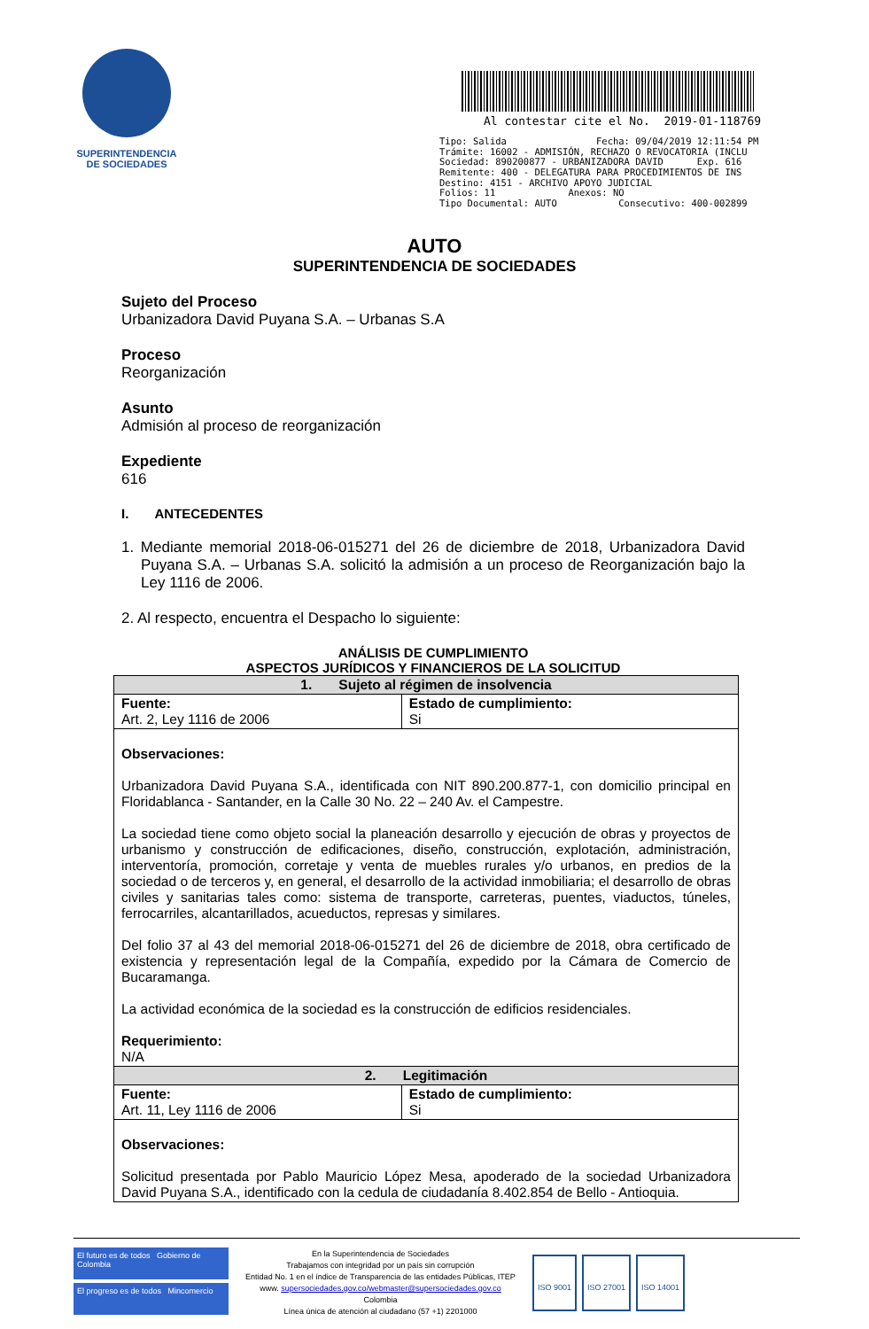SUPERINTENDENCIA
DE SOCIEDADES
Al contestar cite el No. 2019-01-118769
Tipo: Salida Fecha: 09/04/2019 12:11:54 PM
Trámite: 16002 - ADMISIÓN, RECHAZO O REVOCATORIA (INCLU
Sociedad: 890200877 - URBANIZADORA DAVID Exp. 616
Remitente: 400 - DELEGATURA PARA PROCEDIMIENTOS DE INS
Destino: 4151 - ARCHIVO APOYO JUDICIAL
Folios: 11 Anexos: NO
Tipo Documental: AUTO Consecutivo: 400-002899
AUTO
SUPERINTENDENCIA DE SOCIEDADES
Sujeto del Proceso
Urbanizadora David Puyana S.A. – Urbanas S.A
Proceso
Reorganización
Asunto
Admisión al proceso de reorganización
Expediente
616
I. ANTECEDENTES
1. Mediante memorial 2018-06-015271 del 26 de diciembre de 2018, Urbanizadora David Puyana S.A. – Urbanas S.A. solicitó la admisión a un proceso de Reorganización bajo la Ley 1116 de 2006.
2. Al respecto, encuentra el Despacho lo siguiente:
ANÁLISIS DE CUMPLIMIENTO
ASPECTOS JURÍDICOS Y FINANCIEROS DE LA SOLICITUD
| 1. Sujeto al régimen de insolvencia | |
| Fuente: Art. 2, Ley 1116 de 2006 | Estado de cumplimiento: Si |
| Observaciones: Urbanizadora David Puyana S.A., identificada con NIT 890.200.877-1, con domicilio principal en Floridablanca - Santander, en la Calle 30 No. 22 – 240 Av. el Campestre. La sociedad tiene como objeto social la planeación desarrollo y ejecución de obras y proyectos de urbanismo y construcción de edificaciones, diseño, construcción, explotación, administración, interventoría, promoción, corretaje y venta de muebles rurales y/o urbanos, en predios de la sociedad o de terceros y, en general, el desarrollo de la actividad inmobiliaria; el desarrollo de obras civiles y sanitarias tales como: sistema de transporte, carreteras, puentes, viaductos, túneles, ferrocarriles, alcantarillados, acueductos, represas y similares. Del folio 37 al 43 del memorial 2018-06-015271 del 26 de diciembre de 2018, obra certificado de existencia y representación legal de la Compañía, expedido por la Cámara de Comercio de Bucaramanga. La actividad económica de la sociedad es la construcción de edificios residenciales. Requerimiento: N/A | |
| 2. Legitimación | |
| Fuente: Art. 11, Ley 1116 de 2006 | Estado de cumplimiento: Si |
| Observaciones: Solicitud presentada por Pablo Mauricio López Mesa, apoderado de la sociedad Urbanizadora David Puyana S.A., identificado con la cedula de ciudadanía 8.402.854 de Bello - Antioquia. | |
El futuro es de todos Gobierno de Colombia
El progreso es de todos Mincomercio
En la Superintendencia de Sociedades
Trabajamos con integridad por un país sin corrupción
Entidad No. 1 en el índice de Transparencia de las entidades Públicas, ITEP
www. supersociedades.gov.co/webmaster@supersociedades.gov.co
Colombia
Línea única de atención al ciudadano (57 +1) 2201000
ISO 9001 ISO 27001 ISO 14001